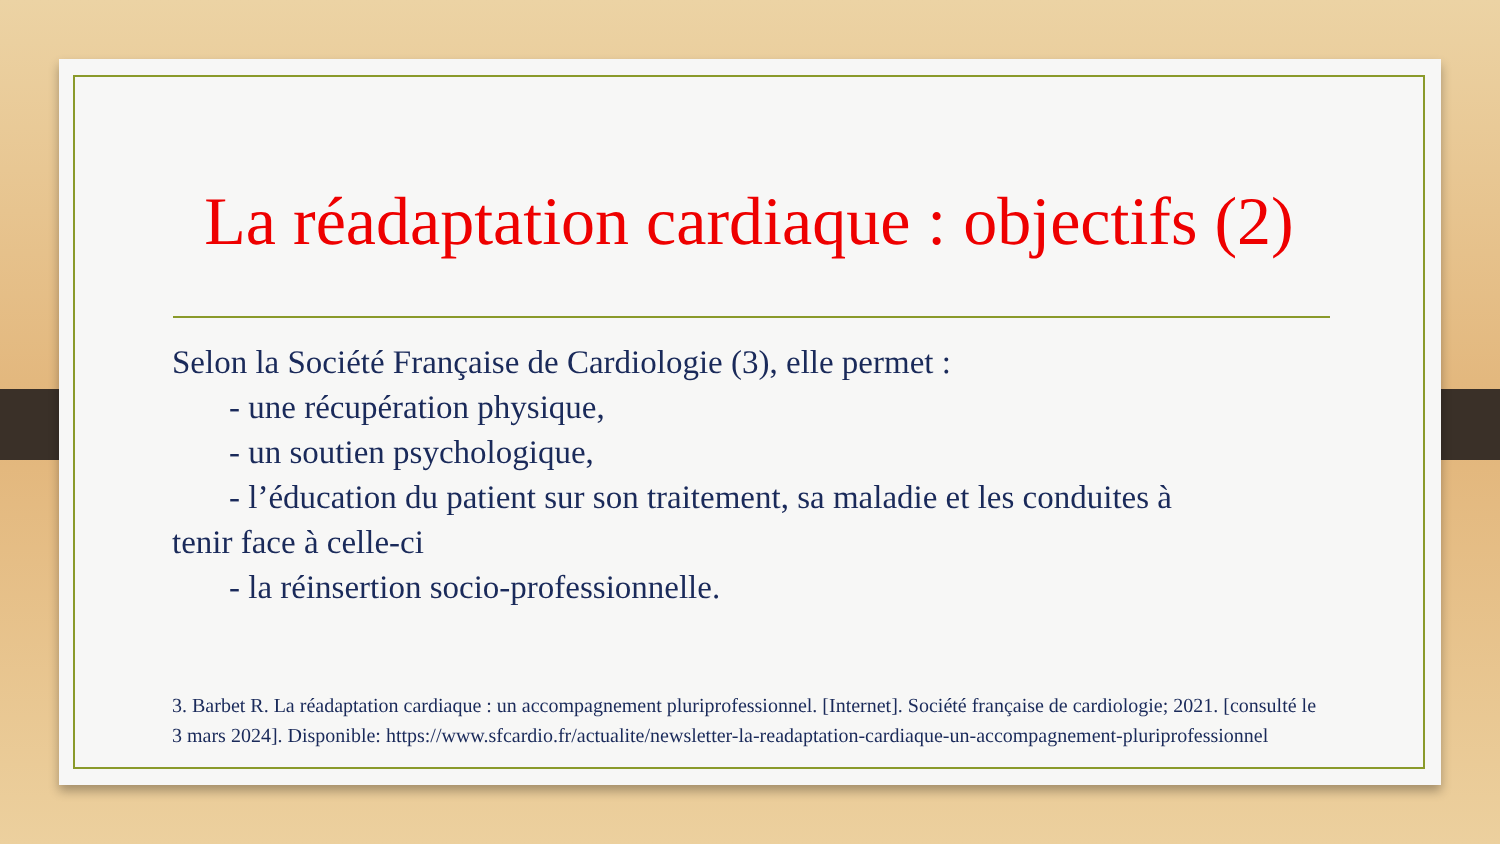La réadaptation cardiaque : objectifs (2)
Selon la Société Française de Cardiologie (3), elle permet :
- une récupération physique,
- un soutien psychologique,
- l’éducation du patient sur son traitement, sa maladie et les conduites à
tenir face à celle-ci
- la réinsertion socio-professionnelle.
3. Barbet R. La réadaptation cardiaque : un accompagnement pluriprofessionnel. [Internet]. Société française de cardiologie; 2021. [consulté le 3 mars 2024]. Disponible: https://www.sfcardio.fr/actualite/newsletter-la-readaptation-cardiaque-un-accompagnement-pluriprofessionnel